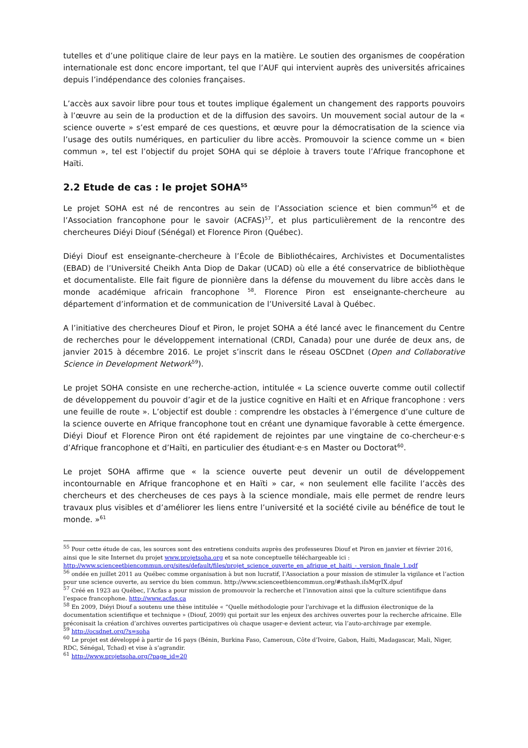tutelles et d’une politique claire de leur pays en la matière. Le soutien des organismes de coopération internationale est donc encore important, tel que l’AUF qui intervient auprès des universités africaines depuis l’indépendance des colonies françaises.
L’accès aux savoir libre pour tous et toutes implique également un changement des rapports pouvoirs à l’œuvre au sein de la production et de la diffusion des savoirs. Un mouvement social autour de la « science ouverte » s’est emparé de ces questions, et œuvre pour la démocratisation de la science via l’usage des outils numériques, en particulier du libre accès. Promouvoir la science comme un « bien commun », tel est l’objectif du projet SOHA qui se déploie à travers toute l’Afrique francophone et Haïti.
2.2 Etude de cas : le projet SOHA<sup>55</sup>
Le projet SOHA est né de rencontres au sein de l’Association science et bien commun<sup>56</sup> et de l’Association francophone pour le savoir (ACFAS)<sup>57</sup>, et plus particulièrement de la rencontre des chercheures Diéyi Diouf (Sénégal) et Florence Piron (Québec).
Diéyi Diouf est enseignante-chercheure à l’École de Bibliothécaires, Archivistes et Documentalistes (EBAD) de l’Université Cheikh Anta Diop de Dakar (UCAD) où elle a été conservatrice de bibliothèque et documentaliste. Elle fait figure de pionnière dans la défense du mouvement du libre accès dans le monde académique africain francophone <sup>58</sup>. Florence Piron est enseignante-chercheure au département d’information et de communication de l’Université Laval à Québec.
A l’initiative des chercheures Diouf et Piron, le projet SOHA a été lancé avec le financement du Centre de recherches pour le développement international (CRDI, Canada) pour une durée de deux ans, de janvier 2015 à décembre 2016. Le projet s’inscrit dans le réseau OSCDnet (Open and Collaborative Science in Development Network<sup>59</sup>).
Le projet SOHA consiste en une recherche-action, intitulée « La science ouverte comme outil collectif de développement du pouvoir d’agir et de la justice cognitive en Haïti et en Afrique francophone : vers une feuille de route ». L’objectif est double : comprendre les obstacles à l’émergence d’une culture de la science ouverte en Afrique francophone tout en créant une dynamique favorable à cette émergence. Diéyi Diouf et Florence Piron ont été rapidement de rejointes par une vingtaine de co-chercheur·e·s d’Afrique francophone et d’Haïti, en particulier des étudiant·e·s en Master ou Doctorat<sup>60</sup>.
Le projet SOHA affirme que « la science ouverte peut devenir un outil de développement incontournable en Afrique francophone et en Haïti » car, « non seulement elle facilite l’accès des chercheurs et des chercheuses de ces pays à la science mondiale, mais elle permet de rendre leurs travaux plus visibles et d’améliorer les liens entre l’université et la société civile au bénéfice de tout le monde. »<sup>61</sup>
<sup>55</sup> Pour cette étude de cas, les sources sont des entretiens conduits auprès des professeures Diouf et Piron en janvier et février 2016, ainsi que le site Internet du projet www.projetsoha.org et sa note conceptuelle téléchargeable ici : http://www.scienceetbiencommun.org/sites/default/files/projet_science_ouverte_en_afrique_et_haiti_-_version_finale_1.pdf
<sup>56</sup> ondée en juillet 2011 au Québec comme organisation à but non lucratif, l’Association a pour mission de stimuler la vigilance et l’action pour une science ouverte, au service du bien commun. http://www.scienceetbiencommun.org/#sthash.iIsMqrIX.dpuf
<sup>57</sup> Créé en 1923 au Québec, l’Acfas a pour mission de promouvoir la recherche et l’innovation ainsi que la culture scientifique dans l’espace francophone. http://www.acfas.ca
<sup>58</sup> En 2009, Diéyi Diouf a soutenu une thèse intitulée « “Quelle méthodologie pour l'archivage et la diffusion électronique de la documentation scientifique et technique » (Diouf, 2009) qui portait sur les enjeux des archives ouvertes pour la recherche africaine. Elle préconisait la création d’archives ouvertes participatives où chaque usager-e devient acteur, via l’auto-archivage par exemple.
<sup>59</sup> http://ocsdnet.org/?s=soha
<sup>60</sup> Le projet est développé à partir de 16 pays (Bénin, Burkina Faso, Cameroun, Côte d’Ivoire, Gabon, Haïti, Madagascar, Mali, Niger, RDC, Sénégal, Tchad) et vise à s’agrandir.
<sup>61</sup> http://www.projetsoha.org/?page_id=20